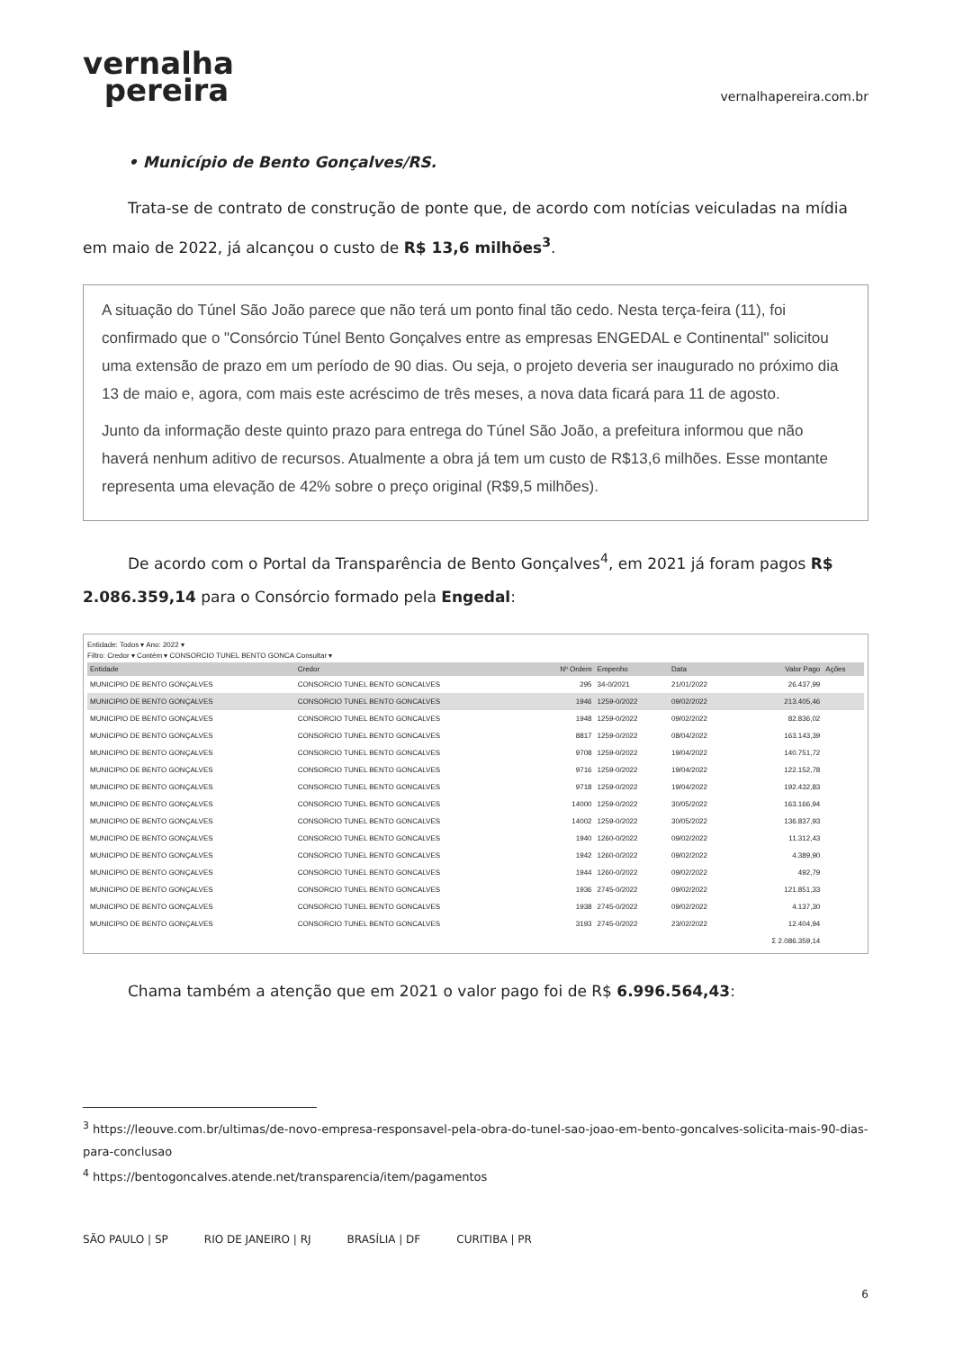vernalha
pereira
vernalhapereira.com.br
• Município de Bento Gonçalves/RS.
Trata-se de contrato de construção de ponte que, de acordo com notícias veiculadas na mídia em maio de 2022, já alcançou o custo de R$ 13,6 milhões<sup>3</sup>.
A situação do Túnel São João parece que não terá um ponto final tão cedo. Nesta terça-feira (11), foi confirmado que o "Consórcio Túnel Bento Gonçalves entre as empresas ENGEDAL e Continental" solicitou uma extensão de prazo em um período de 90 dias. Ou seja, o projeto deveria ser inaugurado no próximo dia 13 de maio e, agora, com mais este acréscimo de três meses, a nova data ficará para 11 de agosto.
Junto da informação deste quinto prazo para entrega do Túnel São João, a prefeitura informou que não haverá nenhum aditivo de recursos. Atualmente a obra já tem um custo de R$13,6 milhões. Esse montante representa uma elevação de 42% sobre o preço original (R$9,5 milhões).
De acordo com o Portal da Transparência de Bento Gonçalves<sup>4</sup>, em 2021 já foram pagos R$ 2.086.359,14 para o Consórcio formado pela Engedal:
Entidade: Todos ▾ Ano: 2022 ▾
Filtro: Credor ▾ Contém ▾ CONSORCIO TUNEL BENTO GONCA Consultar ▾
| Entidade | Credor | Nº Ordem | Empenho | Data | Valor Pago | Ações |
| --- | --- | --- | --- | --- | --- | --- |
| MUNICIPIO DE BENTO GONÇALVES | CONSORCIO TUNEL BENTO GONCALVES | 295 | 34-0/2021 | 21/01/2022 | 26.437,99 | |
| MUNICIPIO DE BENTO GONÇALVES | CONSORCIO TUNEL BENTO GONCALVES | 1946 | 1259-0/2022 | 09/02/2022 | 213.405,46 | |
| MUNICIPIO DE BENTO GONÇALVES | CONSORCIO TUNEL BENTO GONCALVES | 1948 | 1259-0/2022 | 09/02/2022 | 82.836,02 | |
| MUNICIPIO DE BENTO GONÇALVES | CONSORCIO TUNEL BENTO GONCALVES | 8817 | 1259-0/2022 | 08/04/2022 | 163.143,39 | |
| MUNICIPIO DE BENTO GONÇALVES | CONSORCIO TUNEL BENTO GONCALVES | 9708 | 1259-0/2022 | 19/04/2022 | 140.751,72 | |
| MUNICIPIO DE BENTO GONÇALVES | CONSORCIO TUNEL BENTO GONCALVES | 9716 | 1259-0/2022 | 19/04/2022 | 122.152,78 | |
| MUNICIPIO DE BENTO GONÇALVES | CONSORCIO TUNEL BENTO GONCALVES | 9718 | 1259-0/2022 | 19/04/2022 | 192.432,83 | |
| MUNICIPIO DE BENTO GONÇALVES | CONSORCIO TUNEL BENTO GONCALVES | 14000 | 1259-0/2022 | 30/05/2022 | 163.166,94 | |
| MUNICIPIO DE BENTO GONÇALVES | CONSORCIO TUNEL BENTO GONCALVES | 14002 | 1259-0/2022 | 30/05/2022 | 136.837,93 | |
| MUNICIPIO DE BENTO GONÇALVES | CONSORCIO TUNEL BENTO GONCALVES | 1940 | 1260-0/2022 | 09/02/2022 | 11.312,43 | |
| MUNICIPIO DE BENTO GONÇALVES | CONSORCIO TUNEL BENTO GONCALVES | 1942 | 1260-0/2022 | 09/02/2022 | 4.389,90 | |
| MUNICIPIO DE BENTO GONÇALVES | CONSORCIO TUNEL BENTO GONCALVES | 1944 | 1260-0/2022 | 09/02/2022 | 492,79 | |
| MUNICIPIO DE BENTO GONÇALVES | CONSORCIO TUNEL BENTO GONCALVES | 1936 | 2745-0/2022 | 09/02/2022 | 121.851,33 | |
| MUNICIPIO DE BENTO GONÇALVES | CONSORCIO TUNEL BENTO GONCALVES | 1938 | 2745-0/2022 | 09/02/2022 | 4.137,30 | |
| MUNICIPIO DE BENTO GONÇALVES | CONSORCIO TUNEL BENTO GONCALVES | 3193 | 2745-0/2022 | 23/02/2022 | 12.404,94 | |
| | | | | | Σ 2.086.359,14 | |
Chama também a atenção que em 2021 o valor pago foi de R$ 6.996.564,43:
<sup>3</sup> https://leouve.com.br/ultimas/de-novo-empresa-responsavel-pela-obra-do-tunel-sao-joao-em-bento-goncalves-solicita-mais-90-dias-para-conclusao
<sup>4</sup> https://bentogoncalves.atende.net/transparencia/item/pagamentos
SÃO PAULO | SP RIO DE JANEIRO | RJ BRASÍLIA | DF CURITIBA | PR
6